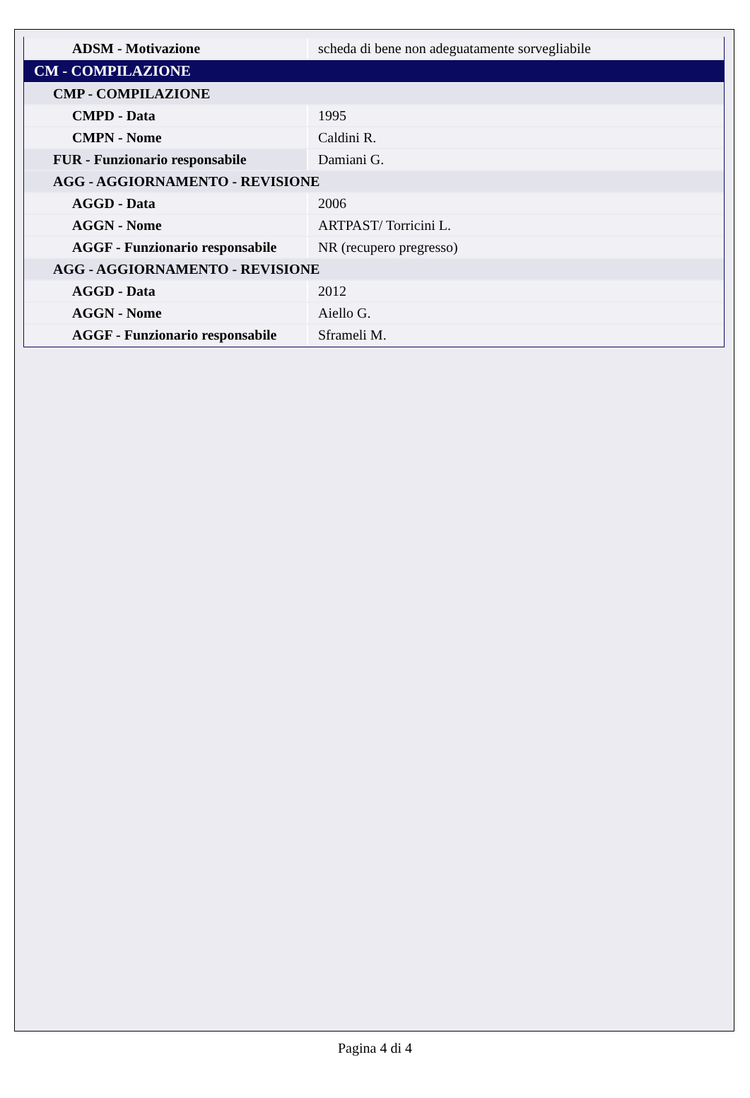| ADSM - Motivazione | scheda di bene non adeguatamente sorvegliabile |
| CM - COMPILAZIONE | |
| CMP - COMPILAZIONE | |
| CMPD - Data | 1995 |
| CMPN - Nome | Caldini R. |
| FUR - Funzionario responsabile | Damiani G. |
| AGG - AGGIORNAMENTO - REVISIONE | |
| AGGD - Data | 2006 |
| AGGN - Nome | ARTPAST/ Torricini L. |
| AGGF - Funzionario responsabile | NR (recupero pregresso) |
| AGG - AGGIORNAMENTO - REVISIONE | |
| AGGD - Data | 2012 |
| AGGN - Nome | Aiello G. |
| AGGF - Funzionario responsabile | Sframeli M. |
Pagina 4 di 4